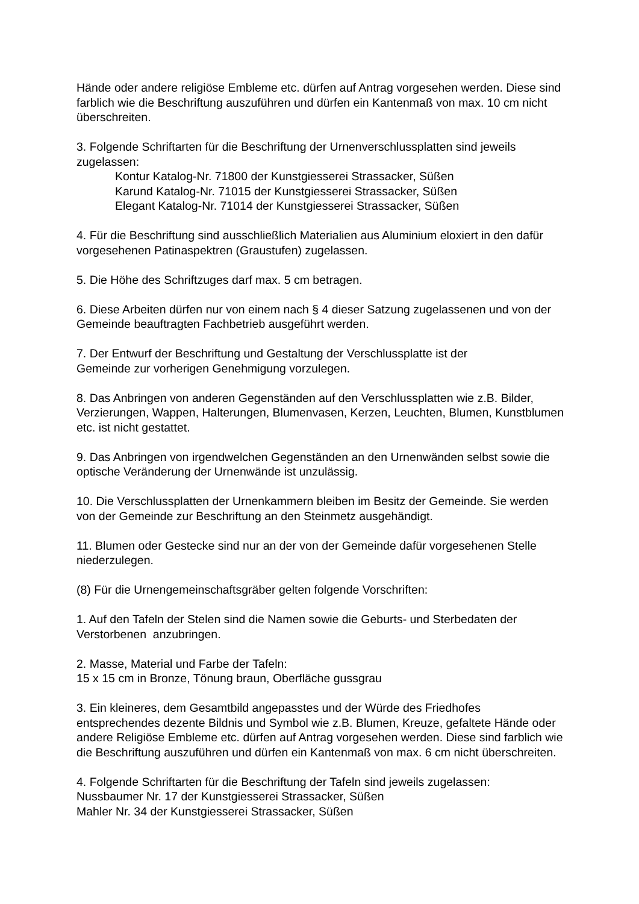Hände oder andere religiöse Embleme etc. dürfen auf Antrag vorgesehen werden. Diese sind farblich wie die Beschriftung auszuführen und dürfen ein Kantenmaß von max. 10 cm nicht überschreiten.
3. Folgende Schriftarten für die Beschriftung der Urnenverschlussplatten sind jeweils zugelassen:
Kontur Katalog-Nr. 71800 der Kunstgiesserei Strassacker, Süßen
Karund Katalog-Nr. 71015 der Kunstgiesserei Strassacker, Süßen
Elegant Katalog-Nr. 71014 der Kunstgiesserei Strassacker, Süßen
4. Für die Beschriftung sind ausschließlich Materialien aus Aluminium eloxiert in den dafür vorgesehenen Patinaspektren (Graustufen) zugelassen.
5. Die Höhe des Schriftzuges darf max. 5 cm betragen.
6. Diese Arbeiten dürfen nur von einem nach § 4 dieser Satzung zugelassenen und von der Gemeinde beauftragten Fachbetrieb ausgeführt werden.
7. Der Entwurf der Beschriftung und Gestaltung der Verschlussplatte ist der
Gemeinde zur vorherigen Genehmigung vorzulegen.
8. Das Anbringen von anderen Gegenständen auf den Verschlussplatten wie z.B. Bilder, Verzierungen, Wappen, Halterungen, Blumenvasen, Kerzen, Leuchten, Blumen, Kunstblumen etc. ist nicht gestattet.
9. Das Anbringen von irgendwelchen Gegenständen an den Urnenwänden selbst sowie die optische Veränderung der Urnenwände ist unzulässig.
10. Die Verschlussplatten der Urnenkammern bleiben im Besitz der Gemeinde. Sie werden von der Gemeinde zur Beschriftung an den Steinmetz ausgehändigt.
11. Blumen oder Gestecke sind nur an der von der Gemeinde dafür vorgesehenen Stelle niederzulegen.
(8) Für die Urnengemeinschaftsgräber gelten folgende Vorschriften:
1. Auf den Tafeln der Stelen sind die Namen sowie die Geburts- und Sterbedaten der Verstorbenen anzubringen.
2. Masse, Material und Farbe der Tafeln:
15 x 15 cm in Bronze, Tönung braun, Oberfläche gussgrau
3. Ein kleineres, dem Gesamtbild angepasstes und der Würde des Friedhofes entsprechendes dezente Bildnis und Symbol wie z.B. Blumen, Kreuze, gefaltete Hände oder andere Religiöse Embleme etc. dürfen auf Antrag vorgesehen werden. Diese sind farblich wie die Beschriftung auszuführen und dürfen ein Kantenmaß von max. 6 cm nicht überschreiten.
4. Folgende Schriftarten für die Beschriftung der Tafeln sind jeweils zugelassen:
Nussbaumer Nr. 17 der Kunstgiesserei Strassacker, Süßen
Mahler Nr. 34 der Kunstgiesserei Strassacker, Süßen